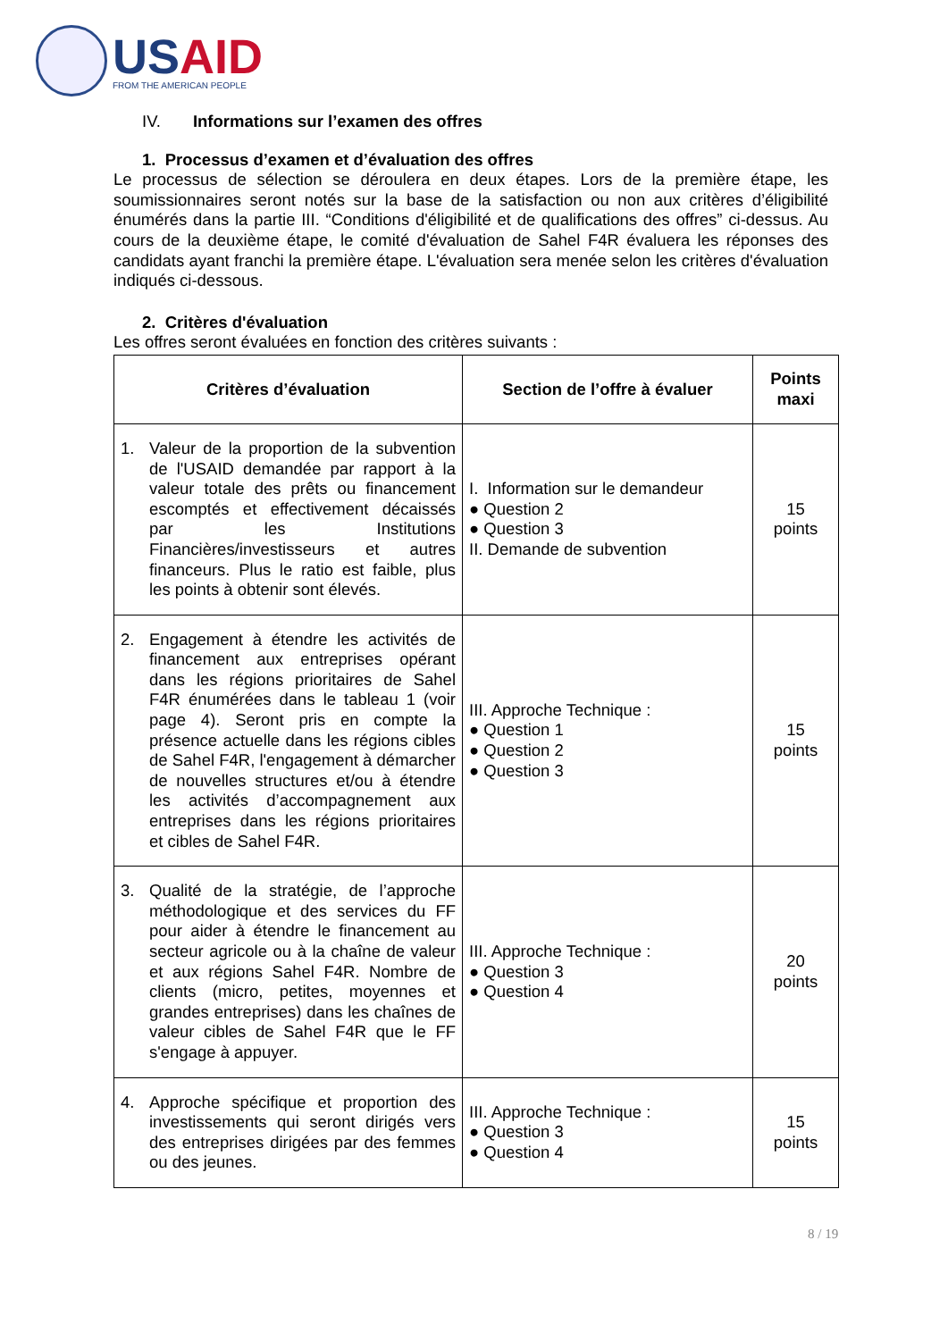USAID
FROM THE AMERICAN PEOPLE
IV. Informations sur l’examen des offres
1. Processus d’examen et d’évaluation des offres
Le processus de sélection se déroulera en deux étapes. Lors de la première étape, les soumissionnaires seront notés sur la base de la satisfaction ou non aux critères d’éligibilité énumérés dans la partie III. “Conditions d'éligibilité et de qualifications des offres” ci-dessus. Au cours de la deuxième étape, le comité d'évaluation de Sahel F4R évaluera les réponses des candidats ayant franchi la première étape. L'évaluation sera menée selon les critères d'évaluation indiqués ci-dessous.
2. Critères d'évaluation
Les offres seront évaluées en fonction des critères suivants :
| Critères d’évaluation | Section de l’offre à évaluer | Points maxi |
| --- | --- | --- |
| 1. Valeur de la proportion de la subvention de l'USAID demandée par rapport à la valeur totale des prêts ou financement escomptés et effectivement décaissés par les Institutions Financières/investisseurs et autres financeurs. Plus le ratio est faible, plus les points à obtenir sont élevés. | I. Information sur le demandeur ● Question 2 ● Question 3 II. Demande de subvention | 15 points |
| 2. Engagement à étendre les activités de financement aux entreprises opérant dans les régions prioritaires de Sahel F4R énumérées dans le tableau 1 (voir page 4). Seront pris en compte la présence actuelle dans les régions cibles de Sahel F4R, l'engagement à démarcher de nouvelles structures et/ou à étendre les activités d’accompagnement aux entreprises dans les régions prioritaires et cibles de Sahel F4R. | III. Approche Technique : ● Question 1 ● Question 2 ● Question 3 | 15 points |
| 3. Qualité de la stratégie, de l’approche méthodologique et des services du FF pour aider à étendre le financement au secteur agricole ou à la chaîne de valeur et aux régions Sahel F4R. Nombre de clients (micro, petites, moyennes et grandes entreprises) dans les chaînes de valeur cibles de Sahel F4R que le FF s'engage à appuyer. | III. Approche Technique : ● Question 3 ● Question 4 | 20 points |
| 4. Approche spécifique et proportion des investissements qui seront dirigés vers des entreprises dirigées par des femmes ou des jeunes. | III. Approche Technique : ● Question 3 ● Question 4 | 15 points |
8 / 19